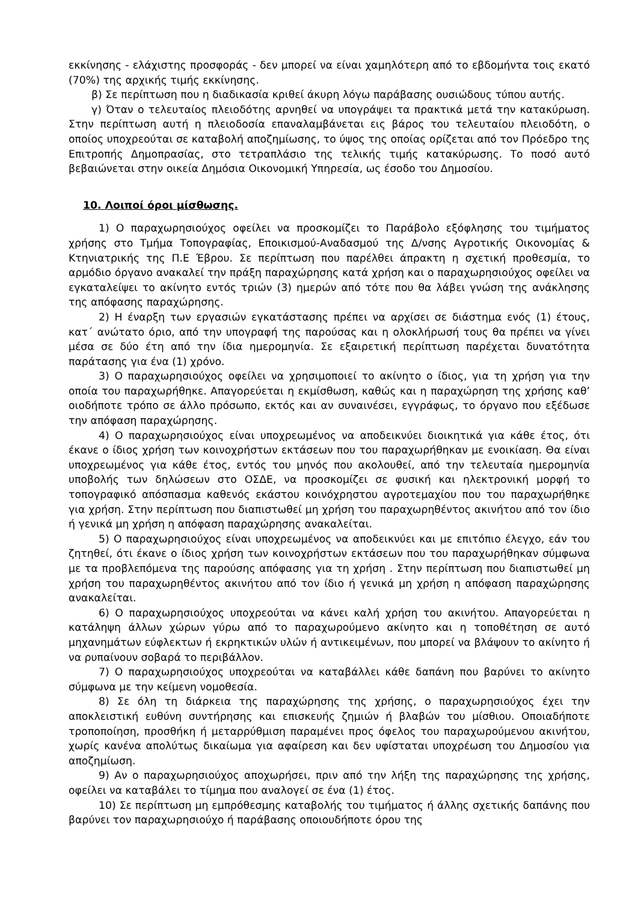εκκίνησης - ελάχιστης προσφοράς - δεν μπορεί να είναι χαμηλότερη από το εβδομήντα τοις εκατό (70%) της αρχικής τιμής εκκίνησης.
β) Σε περίπτωση που η διαδικασία κριθεί άκυρη λόγω παράβασης ουσιώδους τύπου αυτής.
γ) Όταν ο τελευταίος πλειοδότης αρνηθεί να υπογράψει τα πρακτικά μετά την κατακύρωση. Στην περίπτωση αυτή η πλειοδοσία επαναλαμβάνεται εις βάρος του τελευταίου πλειοδότη, ο οποίος υποχρεούται σε καταβολή αποζημίωσης, το ύψος της οποίας ορίζεται από τον Πρόεδρο της Επιτροπής Δημοπρασίας, στο τετραπλάσιο της τελικής τιμής κατακύρωσης. Το ποσό αυτό βεβαιώνεται στην οικεία Δημόσια Οικονομική Υπηρεσία, ως έσοδο του Δημοσίου.
10. Λοιποί όροι μίσθωσης.
1) Ο παραχωρησιούχος οφείλει να προσκομίζει το Παράβολο εξόφλησης του τιμήματος χρήσης στο Τμήμα Τοπογραφίας, Εποικισμού-Αναδασμού της Δ/νσης Αγροτικής Οικονομίας & Κτηνιατρικής της Π.Ε Έβρου. Σε περίπτωση που παρέλθει άπρακτη η σχετική προθεσμία, το αρμόδιο όργανο ανακαλεί την πράξη παραχώρησης κατά χρήση και ο παραχωρησιούχος οφείλει να εγκαταλείψει το ακίνητο εντός τριών (3) ημερών από τότε που θα λάβει γνώση της ανάκλησης της απόφασης παραχώρησης.
2) Η έναρξη των εργασιών εγκατάστασης πρέπει να αρχίσει σε διάστημα ενός (1) έτους, κατ΄ ανώτατο όριο, από την υπογραφή της παρούσας και η ολοκλήρωσή τους θα πρέπει να γίνει μέσα σε δύο έτη από την ίδια ημερομηνία. Σε εξαιρετική περίπτωση παρέχεται δυνατότητα παράτασης για ένα (1) χρόνο.
3) Ο παραχωρησιούχος οφείλει να χρησιμοποιεί το ακίνητο ο ίδιος, για τη χρήση για την οποία του παραχωρήθηκε. Απαγορεύεται η εκμίσθωση, καθώς και η παραχώρηση της χρήσης καθ’ οιοδήποτε τρόπο σε άλλο πρόσωπο, εκτός και αν συναινέσει, εγγράφως, το όργανο που εξέδωσε την απόφαση παραχώρησης.
4) Ο παραχωρησιούχος είναι υποχρεωμένος να αποδεικνύει διοικητικά για κάθε έτος, ότι έκανε ο ίδιος χρήση των κοινοχρήστων εκτάσεων που του παραχωρήθηκαν με ενοικίαση. Θα είναι υποχρεωμένος για κάθε έτος, εντός του μηνός που ακολουθεί, από την τελευταία ημερομηνία υποβολής των δηλώσεων στο ΟΣΔΕ, να προσκομίζει σε φυσική και ηλεκτρονική μορφή το τοπογραφικό απόσπασμα καθενός εκάστου κοινόχρηστου αγροτεμαχίου που του παραχωρήθηκε για χρήση. Στην περίπτωση που διαπιστωθεί μη χρήση του παραχωρηθέντος ακινήτου από τον ίδιο ή γενικά μη χρήση η απόφαση παραχώρησης ανακαλείται.
5) Ο παραχωρησιούχος είναι υποχρεωμένος να αποδεικνύει και με επιτόπιο έλεγχο, εάν του ζητηθεί, ότι έκανε ο ίδιος χρήση των κοινοχρήστων εκτάσεων που του παραχωρήθηκαν σύμφωνα με τα προβλεπόμενα της παρούσης απόφασης για τη χρήση . Στην περίπτωση που διαπιστωθεί μη χρήση του παραχωρηθέντος ακινήτου από τον ίδιο ή γενικά μη χρήση η απόφαση παραχώρησης ανακαλείται.
6) Ο παραχωρησιούχος υποχρεούται να κάνει καλή χρήση του ακινήτου. Απαγορεύεται η κατάληψη άλλων χώρων γύρω από το παραχωρούμενο ακίνητο και η τοποθέτηση σε αυτό μηχανημάτων εύφλεκτων ή εκρηκτικών υλών ή αντικειμένων, που μπορεί να βλάψουν το ακίνητο ή να ρυπαίνουν σοβαρά το περιβάλλον.
7) Ο παραχωρησιούχος υποχρεούται να καταβάλλει κάθε δαπάνη που βαρύνει το ακίνητο σύμφωνα με την κείμενη νομοθεσία.
8) Σε όλη τη διάρκεια της παραχώρησης της χρήσης, ο παραχωρησιούχος έχει την αποκλειστική ευθύνη συντήρησης και επισκευής ζημιών ή βλαβών του μίσθιου. Οποιαδήποτε τροποποίηση, προσθήκη ή μεταρρύθμιση παραμένει προς όφελος του παραχωρούμενου ακινήτου, χωρίς κανένα απολύτως δικαίωμα για αφαίρεση και δεν υφίσταται υποχρέωση του Δημοσίου για αποζημίωση.
9) Αν ο παραχωρησιούχος αποχωρήσει, πριν από την λήξη της παραχώρησης της χρήσης, οφείλει να καταβάλει το τίμημα που αναλογεί σε ένα (1) έτος.
10) Σε περίπτωση μη εμπρόθεσμης καταβολής του τιμήματος ή άλλης σχετικής δαπάνης που βαρύνει τον παραχωρησιούχο ή παράβασης οποιουδήποτε όρου της